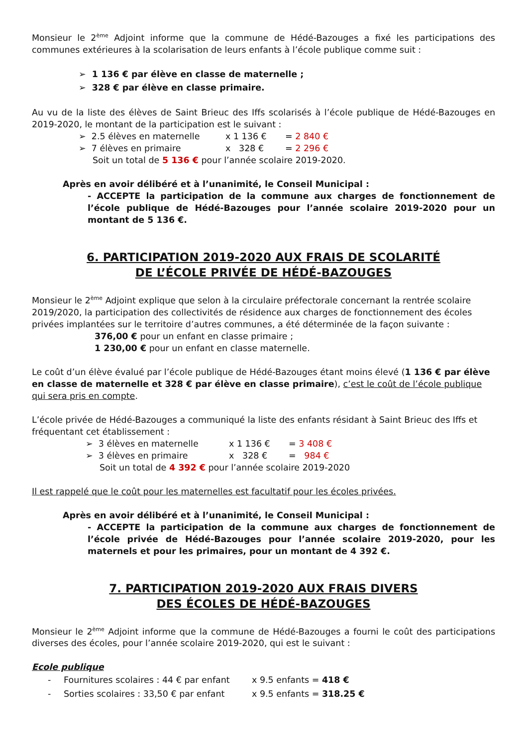Monsieur le 2<sup>ème</sup> Adjoint informe que la commune de Hédé-Bazouges a fixé les participations des communes extérieures à la scolarisation de leurs enfants à l’école publique comme suit :
➢ 1 136 € par élève en classe de maternelle ;
➢ 328 € par élève en classe primaire.
Au vu de la liste des élèves de Saint Brieuc des Iffs scolarisés à l’école publique de Hédé-Bazouges en 2019-2020, le montant de la participation est le suivant :
➢ 2.5 élèves en maternelle x 1 136 € = 2 840 €
➢ 7 élèves en primaire x 328 € = 2 296 €
Soit un total de 5 136 € pour l’année scolaire 2019-2020.
Après en avoir délibéré et à l’unanimité, le Conseil Municipal :
- ACCEPTE la participation de la commune aux charges de fonctionnement de l’école publique de Hédé-Bazouges pour l’année scolaire 2019-2020 pour un montant de 5 136 €.
6. PARTICIPATION 2019-2020 AUX FRAIS DE SCOLARITÉ
DE L’ÉCOLE PRIVÉE DE HÉDÉ-BAZOUGES
Monsieur le 2<sup>ème</sup> Adjoint explique que selon à la circulaire préfectorale concernant la rentrée scolaire 2019/2020, la participation des collectivités de résidence aux charges de fonctionnement des écoles privées implantées sur le territoire d’autres communes, a été déterminée de la façon suivante :
376,00 € pour un enfant en classe primaire ;
1 230,00 € pour un enfant en classe maternelle.
Le coût d’un élève évalué par l’école publique de Hédé-Bazouges étant moins élevé (1 136 € par élève en classe de maternelle et 328 € par élève en classe primaire), c’est le coût de l’école publique qui sera pris en compte.
L’école privée de Hédé-Bazouges a communiqué la liste des enfants résidant à Saint Brieuc des Iffs et fréquentant cet établissement :
➢ 3 élèves en maternelle x 1 136 € = 3 408 €
➢ 3 élèves en primaire x 328 € = 984 €
Soit un total de 4 392 € pour l’année scolaire 2019-2020
Il est rappelé que le coût pour les maternelles est facultatif pour les écoles privées.
Après en avoir délibéré et à l’unanimité, le Conseil Municipal :
- ACCEPTE la participation de la commune aux charges de fonctionnement de l’école privée de Hédé-Bazouges pour l’année scolaire 2019-2020, pour les maternels et pour les primaires, pour un montant de 4 392 €.
7. PARTICIPATION 2019-2020 AUX FRAIS DIVERS
DES ÉCOLES DE HÉDÉ-BAZOUGES
Monsieur le 2<sup>ème</sup> Adjoint informe que la commune de Hédé-Bazouges a fourni le coût des participations diverses des écoles, pour l’année scolaire 2019-2020, qui est le suivant :
Ecole publique
- Fournitures scolaires : 44 € par enfant x 9.5 enfants = 418 €
- Sorties scolaires : 33,50 € par enfant x 9.5 enfants = 318.25 €